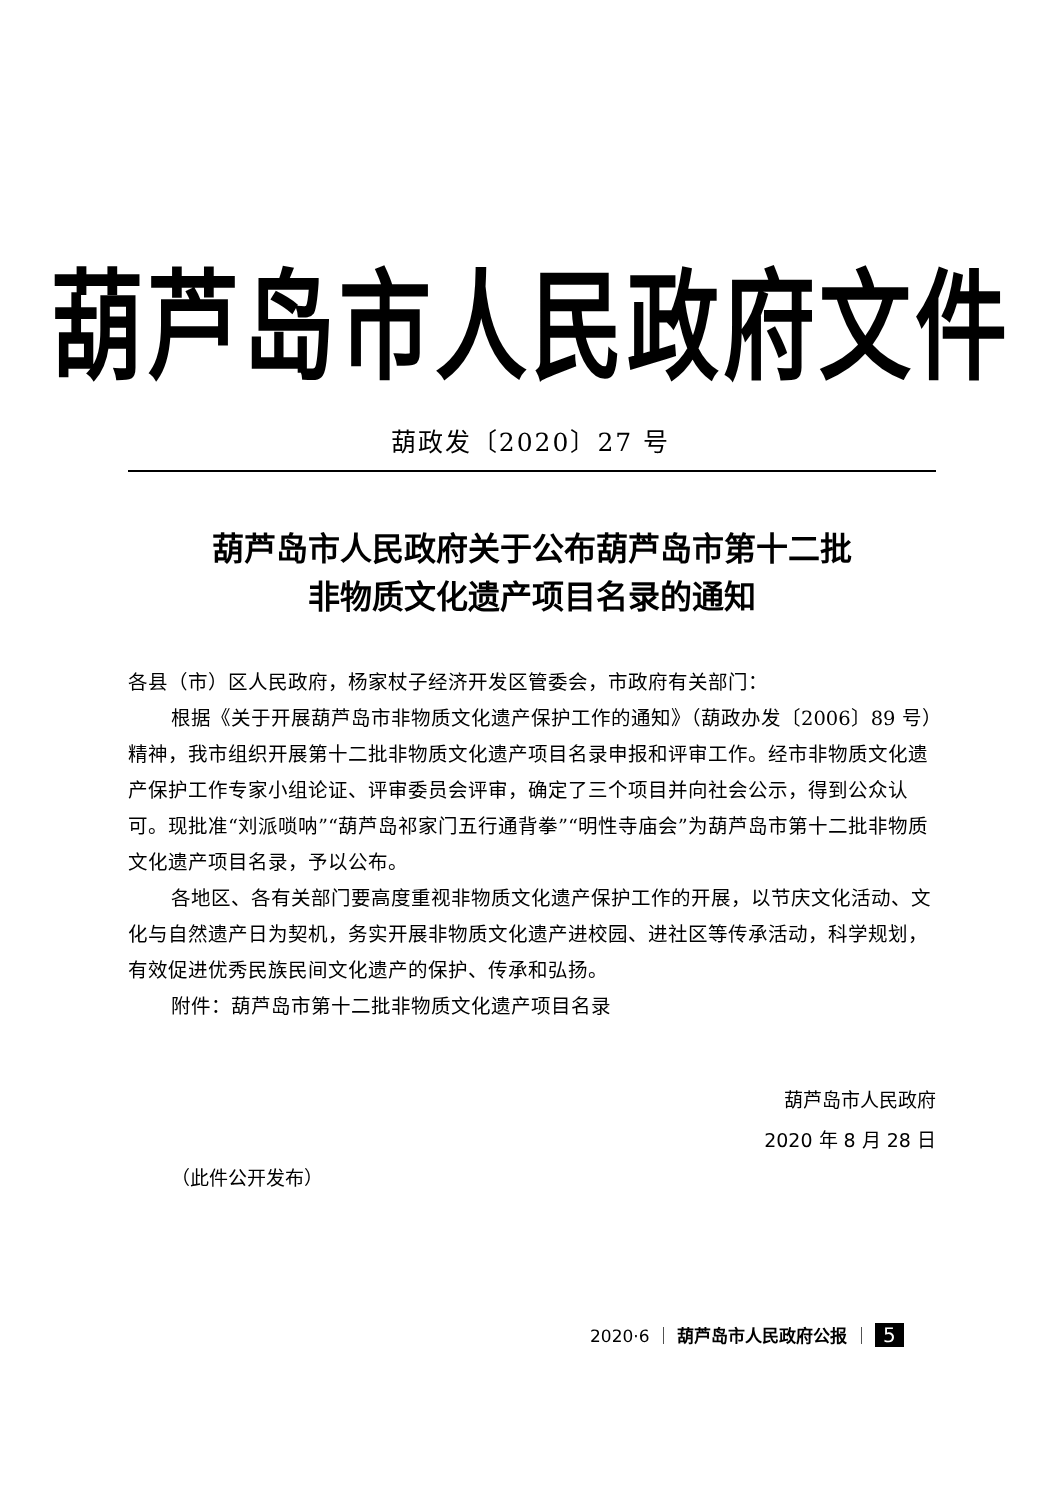葫芦岛市人民政府文件
葫政发〔2020〕27 号
葫芦岛市人民政府关于公布葫芦岛市第十二批
非物质文化遗产项目名录的通知
各县（市）区人民政府，杨家杖子经济开发区管委会，市政府有关部门：
根据《关于开展葫芦岛市非物质文化遗产保护工作的通知》（葫政办发〔2006〕89 号）精神，我市组织开展第十二批非物质文化遗产项目名录申报和评审工作。经市非物质文化遗产保护工作专家小组论证、评审委员会评审，确定了三个项目并向社会公示，得到公众认可。现批准“刘派唢呐”“葫芦岛祁家门五行通背拳”“明性寺庙会”为葫芦岛市第十二批非物质文化遗产项目名录，予以公布。
各地区、各有关部门要高度重视非物质文化遗产保护工作的开展，以节庆文化活动、文化与自然遗产日为契机，务实开展非物质文化遗产进校园、进社区等传承活动，科学规划，有效促进优秀民族民间文化遗产的保护、传承和弘扬。
附件：葫芦岛市第十二批非物质文化遗产项目名录
葫芦岛市人民政府
2020 年 8 月 28 日
（此件公开发布）
2020·6 ｜ 葫芦岛市人民政府公报 ｜ 5